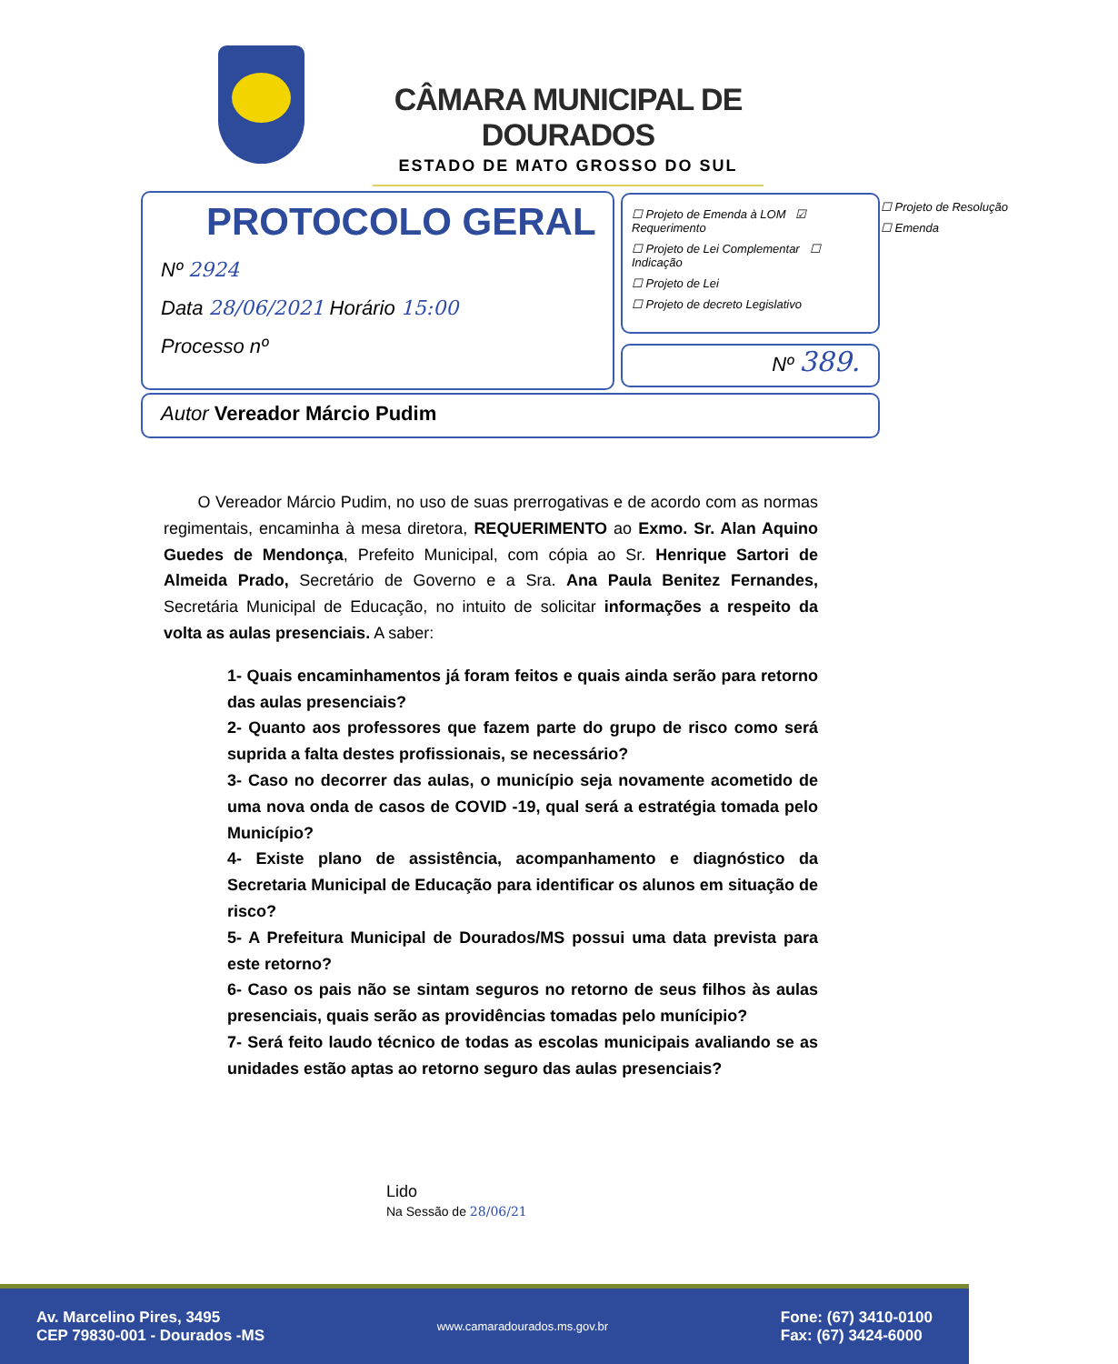CÂMARA MUNICIPAL DE DOURADOS
ESTADO DE MATO GROSSO DO SUL
PROTOCOLO GERAL
Nº 2924
Data 28/06/2021 Horário 15:00
Processo nº
☐ Projeto de Emenda à LOM ☑ Requerimento
☐ Projeto de Lei Complementar ☐ Indicação
☐ Projeto de Lei
☐ Projeto de decreto Legislativo
☐ Projeto de Resolução
☐ Emenda
Nº 389.
Autor Vereador Márcio Pudim
O Vereador Márcio Pudim, no uso de suas prerrogativas e de acordo com as normas regimentais, encaminha à mesa diretora, REQUERIMENTO ao Exmo. Sr. Alan Aquino Guedes de Mendonça, Prefeito Municipal, com cópia ao Sr. Henrique Sartori de Almeida Prado, Secretário de Governo e a Sra. Ana Paula Benitez Fernandes, Secretária Municipal de Educação, no intuito de solicitar informações a respeito da volta as aulas presenciais. A saber:
1- Quais encaminhamentos já foram feitos e quais ainda serão para retorno das aulas presenciais?
2- Quanto aos professores que fazem parte do grupo de risco como será suprida a falta destes profissionais, se necessário?
3- Caso no decorrer das aulas, o município seja novamente acometido de uma nova onda de casos de COVID -19, qual será a estratégia tomada pelo Município?
4- Existe plano de assistência, acompanhamento e diagnóstico da Secretaria Municipal de Educação para identificar os alunos em situação de risco?
5- A Prefeitura Municipal de Dourados/MS possui uma data prevista para este retorno?
6- Caso os pais não se sintam seguros no retorno de seus filhos às aulas presenciais, quais serão as providências tomadas pelo munícipio?
7- Será feito laudo técnico de todas as escolas municipais avaliando se as unidades estão aptas ao retorno seguro das aulas presenciais?
Lido
Na Sessão de 28/06/21
Av. Marcelino Pires, 3495
CEP 79830-001 - Dourados -MS
www.camaradourados.ms.gov.br
Fone: (67) 3410-0100
Fax: (67) 3424-6000